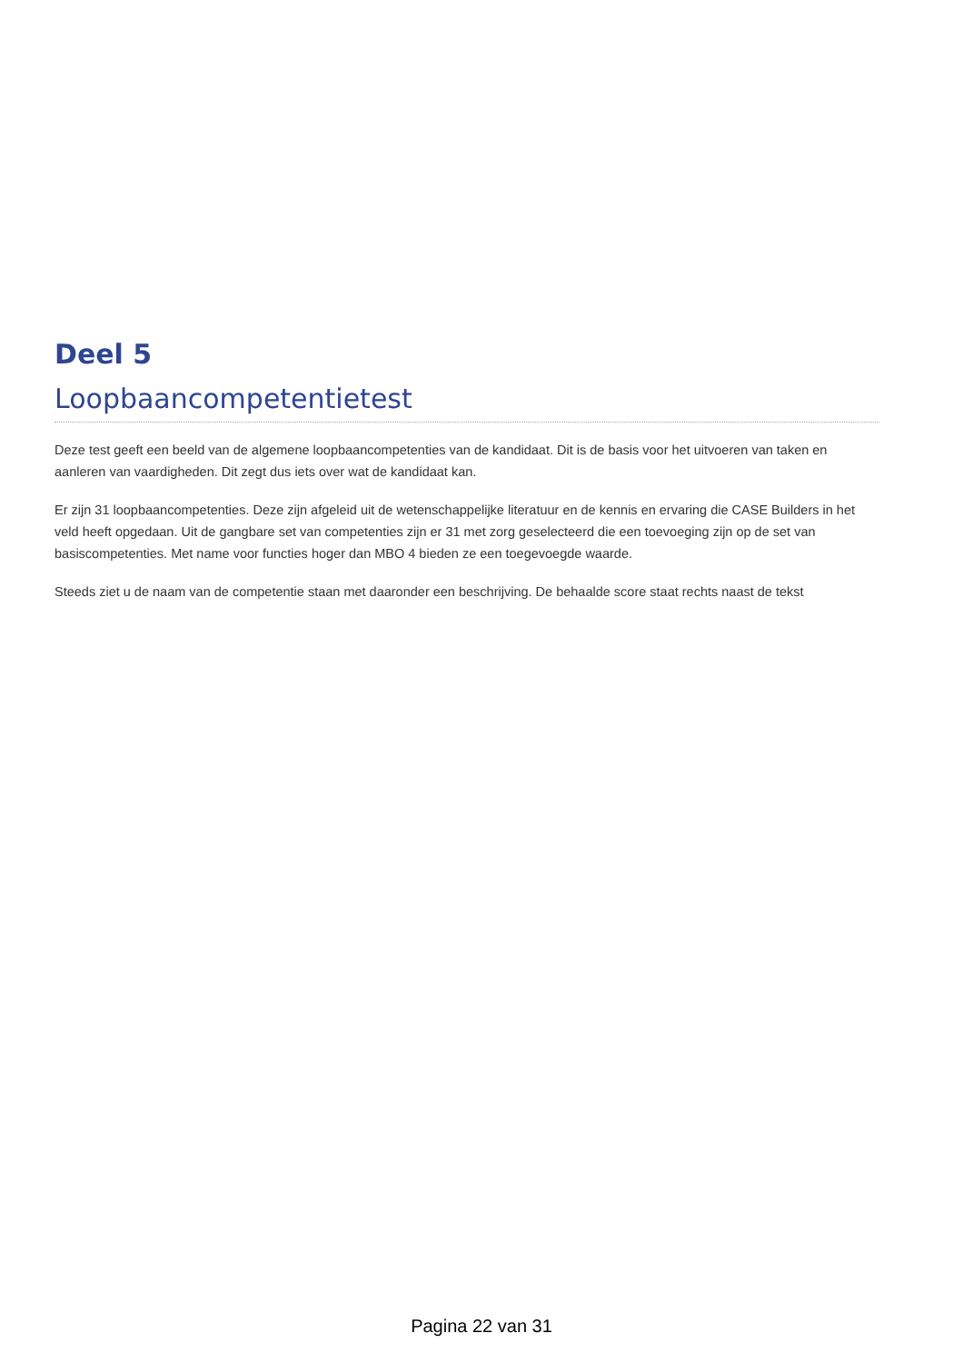Deel 5
Loopbaancompetentietest
Deze test geeft een beeld van de algemene loopbaancompetenties van de kandidaat. Dit is de basis voor het uitvoeren van taken en aanleren van vaardigheden. Dit zegt dus iets over wat de kandidaat kan.
Er zijn 31 loopbaancompetenties. Deze zijn afgeleid uit de wetenschappelijke literatuur en de kennis en ervaring die CASE Builders in het veld heeft opgedaan. Uit de gangbare set van competenties zijn er 31 met zorg geselecteerd die een toevoeging zijn op de set van basiscompetenties. Met name voor functies hoger dan MBO 4 bieden ze een toegevoegde waarde.
Steeds ziet u de naam van de competentie staan met daaronder een beschrijving. De behaalde score staat rechts naast de tekst
Pagina 22 van 31